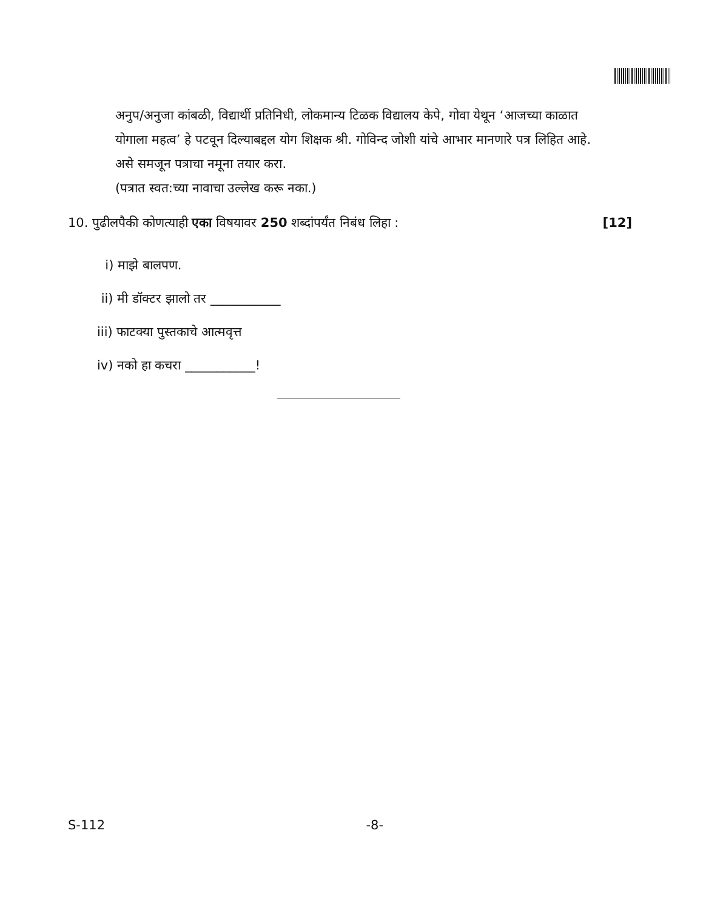अनुप/अनुजा कांबळी, विद्यार्थी प्रतिनिधी, लोकमान्य टिळक विद्यालय केपे, गोवा येथून ‘आजच्या काळात योगाला महत्व’ हे पटवून दिल्याबद्दल योग शिक्षक श्री. गोविन्द जोशी यांचे आभार मानणारे पत्र लिहित आहे. असे समजून पत्राचा नमूना तयार करा.
(पत्रात स्वत:च्या नावाचा उल्लेख करू नका.)
10. पुढीलपैकी कोणत्याही एका विषयावर 250 शब्दांपर्यंत निबंध लिहा : [12]
i) माझे बालपण.
ii) मी डॉक्टर झालो तर ___________
iii) फाटक्या पुस्तकाचे आत्मवृत्त
iv) नको हा कचरा ___________!
S-112 -8-